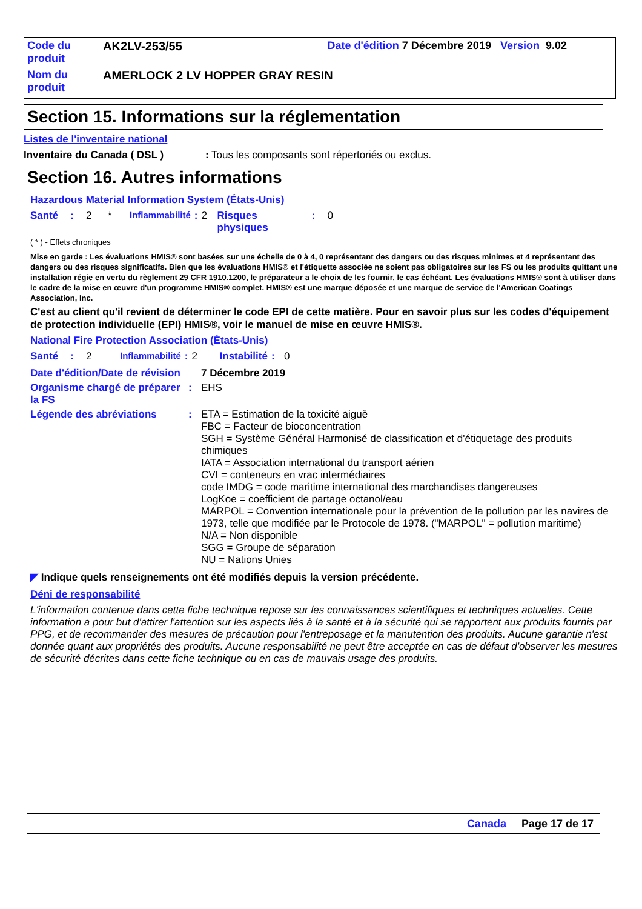| Code du produit | AK2LV-253/55 | Date d'édition 7 Décembre 2019 Version 9.02 |
| Nom du produit | AMERLOCK 2 LV HOPPER GRAY RESIN | |
Section 15. Informations sur la réglementation
Listes de l'inventaire national
Inventaire du Canada ( DSL ): Tous les composants sont répertoriés ou exclus.
Section 16. Autres informations
Hazardous Material Information System (États-Unis)
| Santé | : | 2 | * | Inflammabilité | : | 2 | Risques physiques | : | 0 |
( * ) - Effets chroniques
Mise en garde : Les évaluations HMIS® sont basées sur une échelle de 0 à 4, 0 représentant des dangers ou des risques minimes et 4 représentant des dangers ou des risques significatifs. Bien que les évaluations HMIS® et l'étiquette associée ne soient pas obligatoires sur les FS ou les produits quittant une installation régie en vertu du règlement 29 CFR 1910.1200, le préparateur a le choix de les fournir, le cas échéant. Les évaluations HMIS® sont à utiliser dans le cadre de la mise en œuvre d'un programme HMIS® complet. HMIS® est une marque déposée et une marque de service de l'American Coatings Association, Inc.
C'est au client qu'il revient de déterminer le code EPI de cette matière. Pour en savoir plus sur les codes d'équipement de protection individuelle (EPI) HMIS®, voir le manuel de mise en œuvre HMIS®.
National Fire Protection Association (États-Unis)
| Santé | : | 2 | Inflammabilité | : | 2 | Instabilité | : | 0 |
| Date d'édition/Date de révision | | 7 Décembre 2019 |
| Organisme chargé de préparer la FS | : | EHS |
| Légende des abréviations | : | ETA = Estimation de la toxicité aiguë FBC = Facteur de bioconcentration SGH = Système Général Harmonisé de classification et d'étiquetage des produits chimiques IATA = Association international du transport aérien CVI = conteneurs en vrac intermédiaires code IMDG = code maritime international des marchandises dangereuses LogKoe = coefficient de partage octanol/eau MARPOL = Convention internationale pour la prévention de la pollution par les navires de 1973, telle que modifiée par le Protocole de 1978. ("MARPOL" = pollution maritime) N/A = Non disponible SGG = Groupe de séparation NU = Nations Unies |
◤ Indique quels renseignements ont été modifiés depuis la version précédente.
Déni de responsabilité
L'information contenue dans cette fiche technique repose sur les connaissances scientifiques et techniques actuelles. Cette information a pour but d'attirer l'attention sur les aspects liés à la santé et à la sécurité qui se rapportent aux produits fournis par PPG, et de recommander des mesures de précaution pour l'entreposage et la manutention des produits. Aucune garantie n'est donnée quant aux propriétés des produits. Aucune responsabilité ne peut être acceptée en cas de défaut d'observer les mesures de sécurité décrites dans cette fiche technique ou en cas de mauvais usage des produits.
Canada Page 17 de 17